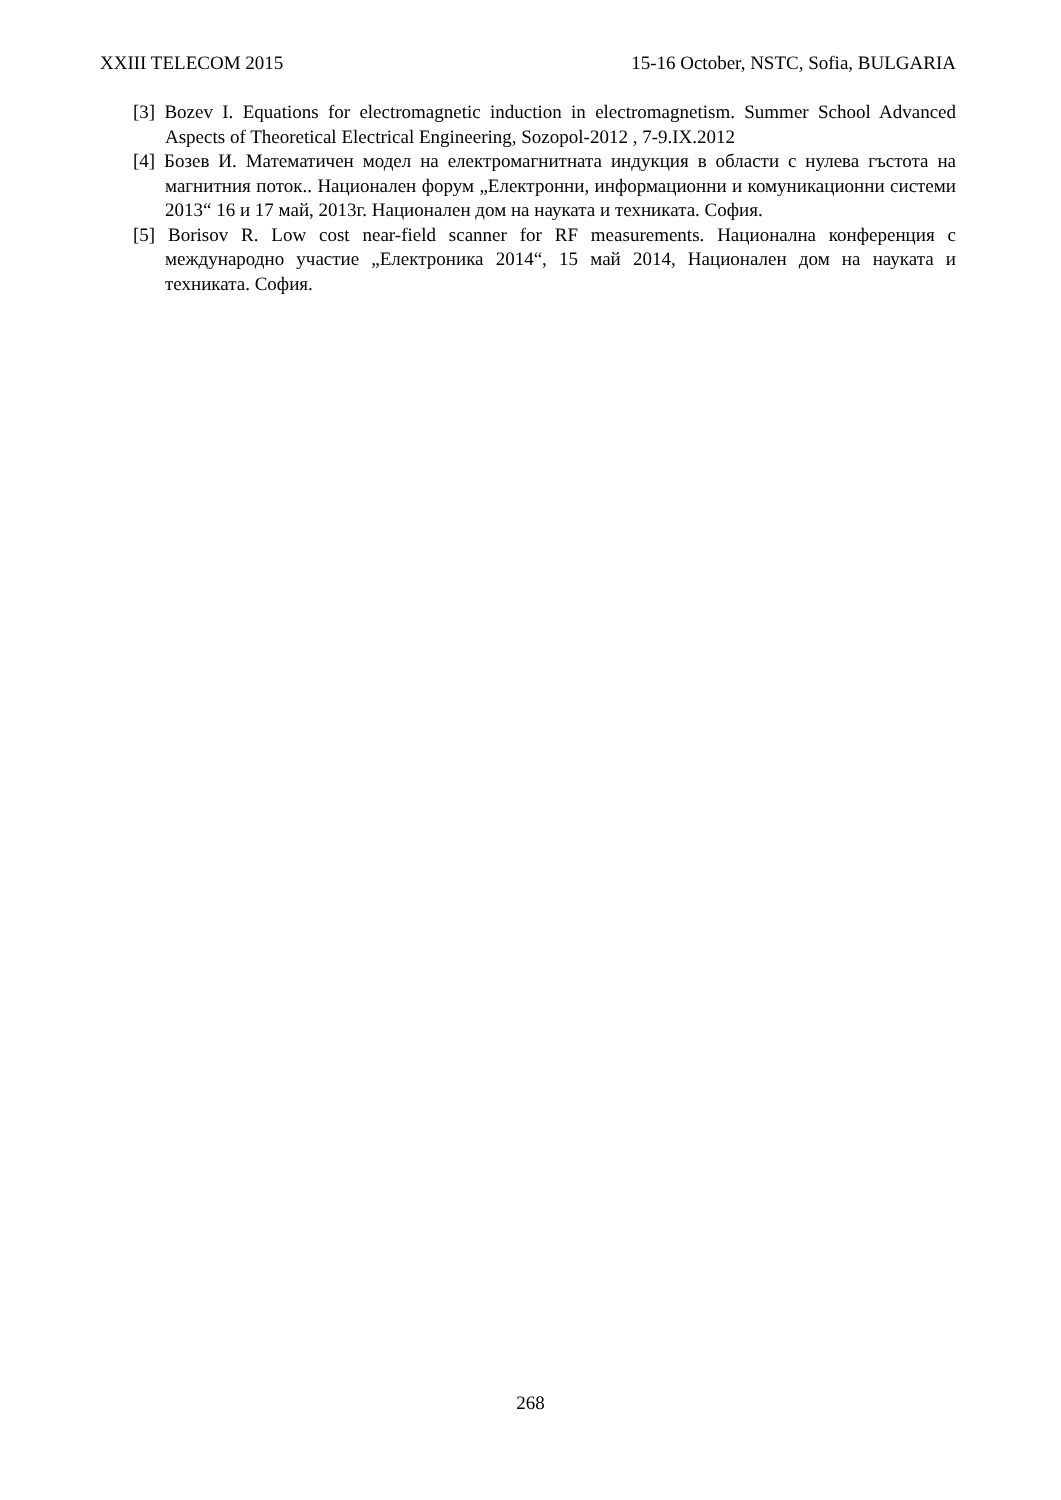XXIII TELECOM 2015 15-16 October, NSTC, Sofia, BULGARIA
[3] Bozev I. Equations for electromagnetic induction in electromagnetism. Summer School Advanced Aspects of Theoretical Electrical Engineering, Sozopol-2012 , 7-9.IX.2012
[4] Бозев И. Математичен модел на електромагнитната индукция в области с нулева гъстота на магнитния поток.. Национален форум „Електронни, информационни и комуникационни системи 2013“ 16 и 17 май, 2013г. Национален дом на науката и техниката. София.
[5] Borisov R. Low cost near-field scanner for RF measurements. Национална конференция с международно участие „Електроника 2014“, 15 май 2014, Национален дом на науката и техниката. София.
268